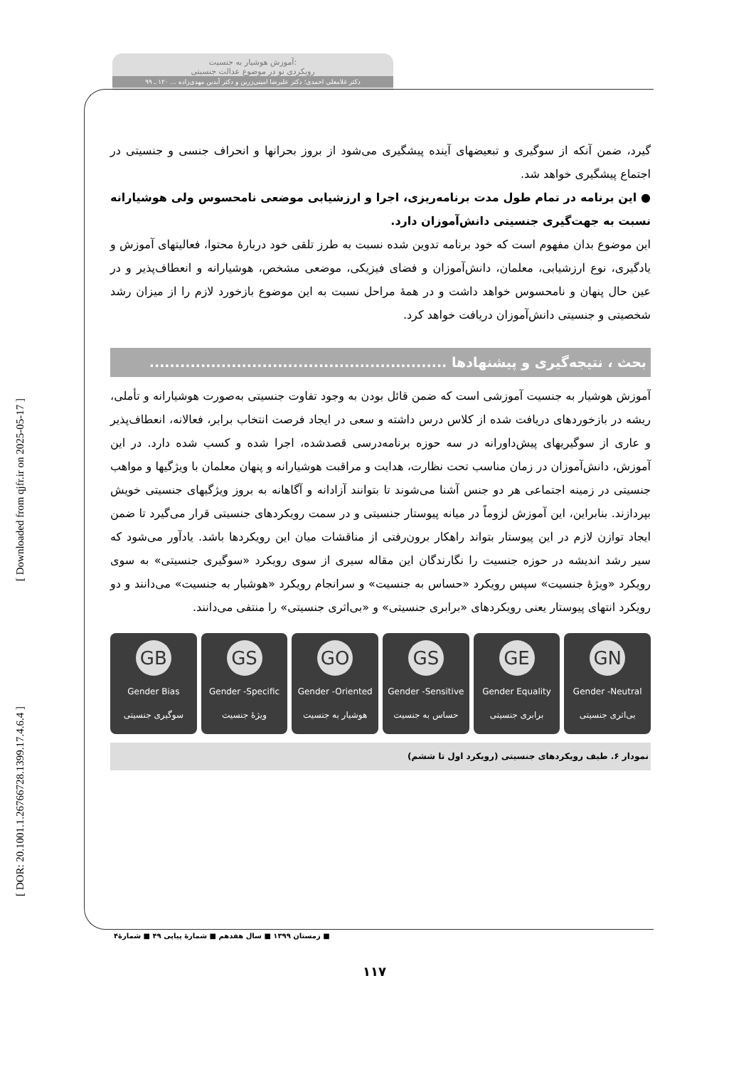[ DOR: 20.1001.1.26766728.1399.17.4.6.4 ] [ Downloaded from qjfr.ir on 2025-05-17 ]
آموزش هوشیار به جنسیت:
رویکردی نو در موضوع عدالت جنسیتی
دکتر غلامعلی احمدی؛ دکتر علیرضا امینی‌زرین و دکتر آیدین مهدی‌زاده ... ۱۲۰ ـ ۹۹
گیرد، ضمن آنکه از سوگیری و تبعیضهای آینده پیشگیری می‌شود از بروز بحرانها و انحراف جنسی و جنسیتی در اجتماع پیشگیری خواهد شد.
● این برنامه در تمام طول مدت برنامه‌ریزی، اجرا و ارزشیابی موضعی نامحسوس ولی هوشیارانه نسبت به جهت‌گیری جنسیتی دانش‌آموزان دارد.
این موضوع بدان مفهوم است که خود برنامه تدوین شده نسبت به طرز تلقی خود دربارۀ محتوا، فعالیتهای آموزش و یادگیری، نوع ارزشیابی، معلمان، دانش‌آموزان و فضای فیزیکی، موضعی مشخص، هوشیارانه و انعطاف‌پذیر و در عین حال پنهان و نامحسوس خواهد داشت و در همۀ مراحل نسبت به این موضوع بازخورد لازم را از میزان رشد شخصیتی و جنسیتی دانش‌آموزان دریافت خواهد کرد.
بحث ، نتیجه‌گیری و پیشنهادها ..........................................................
آموزش هوشیار به جنسیت آموزشی است که ضمن قائل بودن به وجود تفاوت جنسیتی به‌صورت هوشیارانه و تأملی، ریشه در بازخوردهای دریافت شده از کلاس درس داشته و سعی در ایجاد فرصت انتخاب برابر، فعالانه، انعطاف‌پذیر و عاری از سوگیریهای پیش‌داورانه در سه حوزه برنامه‌درسی قصدشده، اجرا شده و کسب شده دارد. در این آموزش، دانش‌آموزان در زمان مناسب تحت نظارت، هدایت و مراقبت هوشیارانه و پنهان معلمان با ویژگیها و مواهب جنسیتی در زمینه اجتماعی هر دو جنس آشنا می‌شوند تا بتوانند آزادانه و آگاهانه به بروز ویژگیهای جنسیتی خویش بپردازند. بنابراین، این آموزش لزوماً در میانه پیوستار جنسیتی و در سمت رویکردهای جنسیتی قرار می‌گیرد تا ضمن ایجاد توازن لازم در این پیوستار بتواند راهکار برون‌رفتی از مناقشات میان این رویکردها باشد. یادآور می‌شود که سیر رشد اندیشه در حوزه جنسیت را نگارندگان این مقاله سیری از سوی رویکرد «سوگیری جنسیتی» به سوی رویکرد «ویژۀ جنسیت» سپس رویکرد «حساس به جنسیت» و سرانجام رویکرد «هوشیار به جنسیت» می‌دانند و دو رویکرد انتهای پیوستار یعنی رویکردهای «برابری جنسیتی» و «بی‌اثری جنسیتی» را منتفی می‌دانند.
GB
Gender Bias
سوگیری جنسیتی
GS
Gender -Specific
ویژۀ جنسیت
GO
Gender -Oriented
هوشیار به جنسیت
GS
Gender -Sensitive
حساس به جنسیت
GE
Gender Equality
برابری جنسیتی
GN
Gender -Neutral
بی‌اثری جنسیتی
نمودار ۶. طیف رویکردهای جنسیتی (رویکرد اول تا ششم)
■ زمستان ۱۳۹۹ ■ سال هفدهم ■ شمارۀ پیاپی ۴۹ ■ شمارۀ۴
۱۱۷